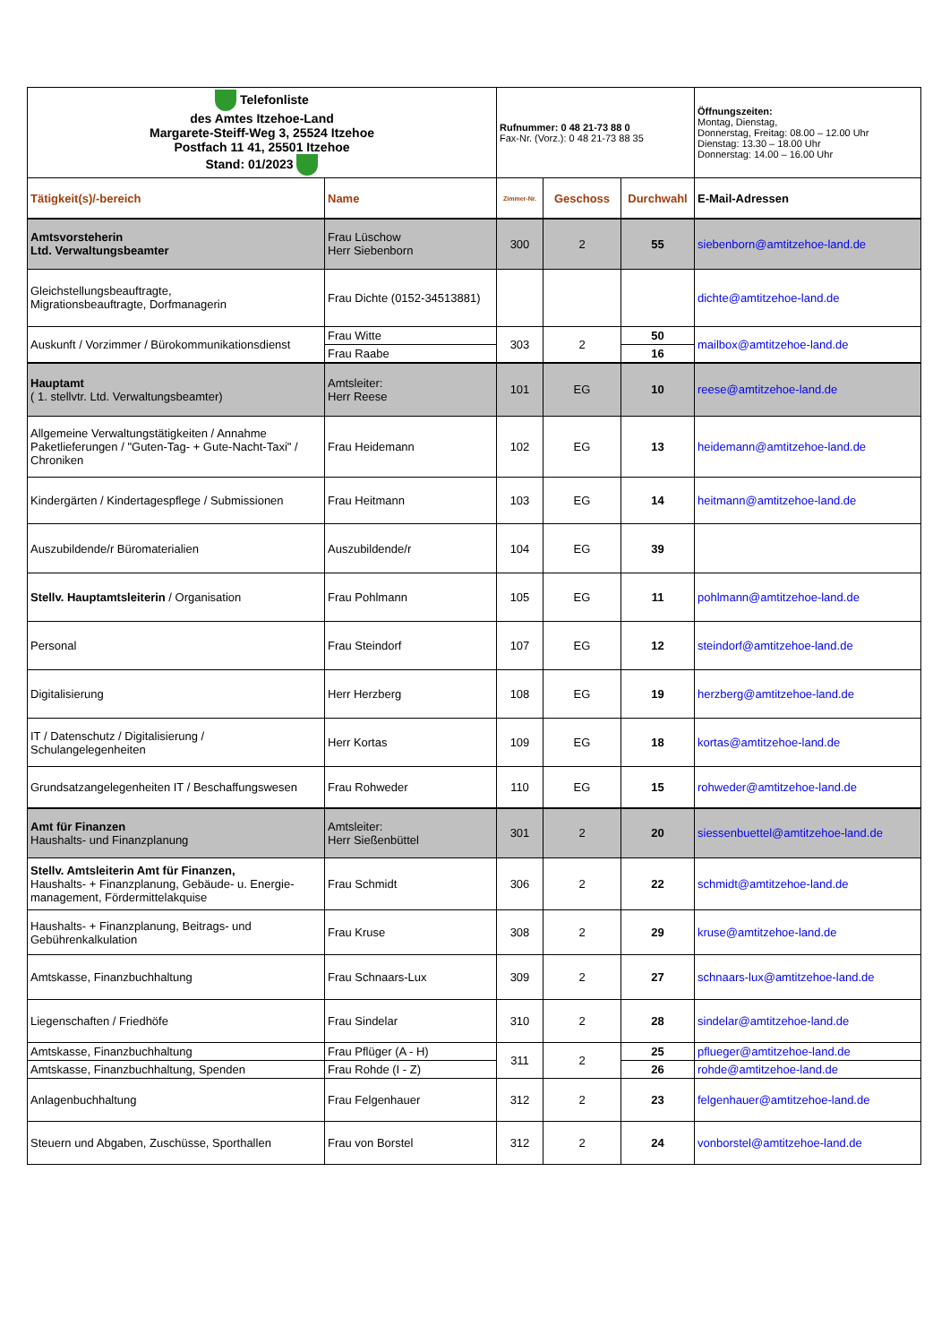| Telefonliste des Amtes Itzehoe-Land Margarete-Steiff-Weg 3, 25524 Itzehoe Postfach 11 41, 25501 Itzehoe Stand: 01/2023 | | Rufnummer: 0 48 21-73 88 0 Fax-Nr. (Vorz.): 0 48 21-73 88 35 | | | Öffnungszeiten: Montag, Dienstag, Donnerstag, Freitag: 08.00 – 12.00 Uhr Dienstag: 13.30 – 18.00 Uhr Donnerstag: 14.00 – 16.00 Uhr |
| Tätigkeit(s)/-bereich | Name | Zimmer-Nr. | Geschoss | Durchwahl | E-Mail-Adressen |
| Amtsvorsteherin Ltd. Verwaltungsbeamter | Frau Lüschow Herr Siebenborn | 300 | 2 | 55 | siebenborn@amtitzehoe-land.de |
| Gleichstellungsbeauftragte, Migrationsbeauftragte, Dorfmanagerin | Frau Dichte (0152-34513881) | | | | dichte@amtitzehoe-land.de |
| Auskunft / Vorzimmer / Bürokommunikationsdienst | Frau Witte | 303 | 2 | 50 | mailbox@amtitzehoe-land.de |
| | Frau Raabe | | | 16 | |
| Hauptamt ( 1. stellvtr. Ltd. Verwaltungsbeamter) | Amtsleiter: Herr Reese | 101 | EG | 10 | reese@amtitzehoe-land.de |
| Allgemeine Verwaltungstätigkeiten / Annahme Paketlieferungen / "Guten-Tag- + Gute-Nacht-Taxi" / Chroniken | Frau Heidemann | 102 | EG | 13 | heidemann@amtitzehoe-land.de |
| Kindergärten / Kindertagespflege / Submissionen | Frau Heitmann | 103 | EG | 14 | heitmann@amtitzehoe-land.de |
| Auszubildende/r Büromaterialien | Auszubildende/r | 104 | EG | 39 | |
| Stellv. Hauptamtsleiterin / Organisation | Frau Pohlmann | 105 | EG | 11 | pohlmann@amtitzehoe-land.de |
| Personal | Frau Steindorf | 107 | EG | 12 | steindorf@amtitzehoe-land.de |
| Digitalisierung | Herr Herzberg | 108 | EG | 19 | herzberg@amtitzehoe-land.de |
| IT / Datenschutz / Digitalisierung / Schulangelegenheiten | Herr Kortas | 109 | EG | 18 | kortas@amtitzehoe-land.de |
| Grundsatzangelegenheiten IT / Beschaffungswesen | Frau Rohweder | 110 | EG | 15 | rohweder@amtitzehoe-land.de |
| Amt für Finanzen Haushalts- und Finanzplanung | Amtsleiter: Herr Sießenbüttel | 301 | 2 | 20 | siessenbuettel@amtitzehoe-land.de |
| Stellv. Amtsleiterin Amt für Finanzen, Haushalts- + Finanzplanung, Gebäude- u. Energie-management, Fördermittelakquise | Frau Schmidt | 306 | 2 | 22 | schmidt@amtitzehoe-land.de |
| Haushalts- + Finanzplanung, Beitrags- und Gebührenkalkulation | Frau Kruse | 308 | 2 | 29 | kruse@amtitzehoe-land.de |
| Amtskasse, Finanzbuchhaltung | Frau Schnaars-Lux | 309 | 2 | 27 | schnaars-lux@amtitzehoe-land.de |
| Liegenschaften / Friedhöfe | Frau Sindelar | 310 | 2 | 28 | sindelar@amtitzehoe-land.de |
| Amtskasse, Finanzbuchhaltung | Frau Pflüger (A - H) | 311 | 2 | 25 | pflueger@amtitzehoe-land.de |
| Amtskasse, Finanzbuchhaltung, Spenden | Frau Rohde (I - Z) | | | 26 | rohde@amtitzehoe-land.de |
| Anlagenbuchhaltung | Frau Felgenhauer | 312 | 2 | 23 | felgenhauer@amtitzehoe-land.de |
| Steuern und Abgaben, Zuschüsse, Sporthallen | Frau von Borstel | 312 | 2 | 24 | vonborstel@amtitzehoe-land.de |